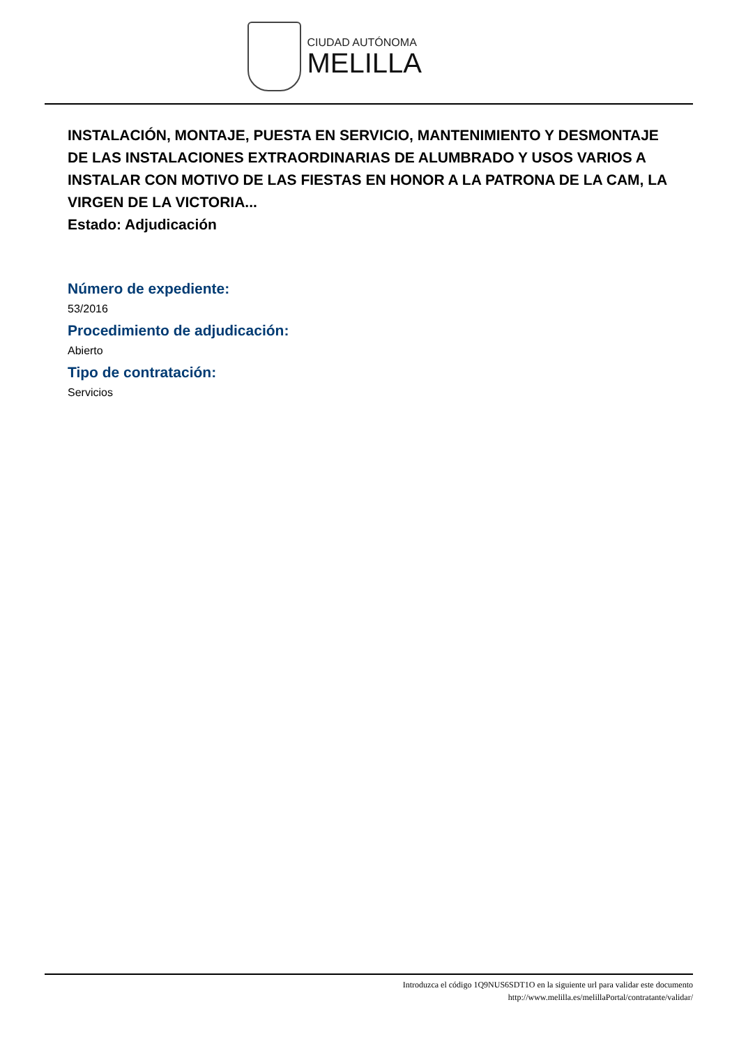CIUDAD AUTÓNOMA
MELILLA
INSTALACIÓN, MONTAJE, PUESTA EN SERVICIO, MANTENIMIENTO Y DESMONTAJE DE LAS INSTALACIONES EXTRAORDINARIAS DE ALUMBRADO Y USOS VARIOS A INSTALAR CON MOTIVO DE LAS FIESTAS EN HONOR A LA PATRONA DE LA CAM, LA VIRGEN DE LA VICTORIA...
Estado: Adjudicación
Número de expediente:
53/2016
Procedimiento de adjudicación:
Abierto
Tipo de contratación:
Servicios
Introduzca el código 1Q9NUS6SDT1O en la siguiente url para validar este documento
http://www.melilla.es/melillaPortal/contratante/validar/